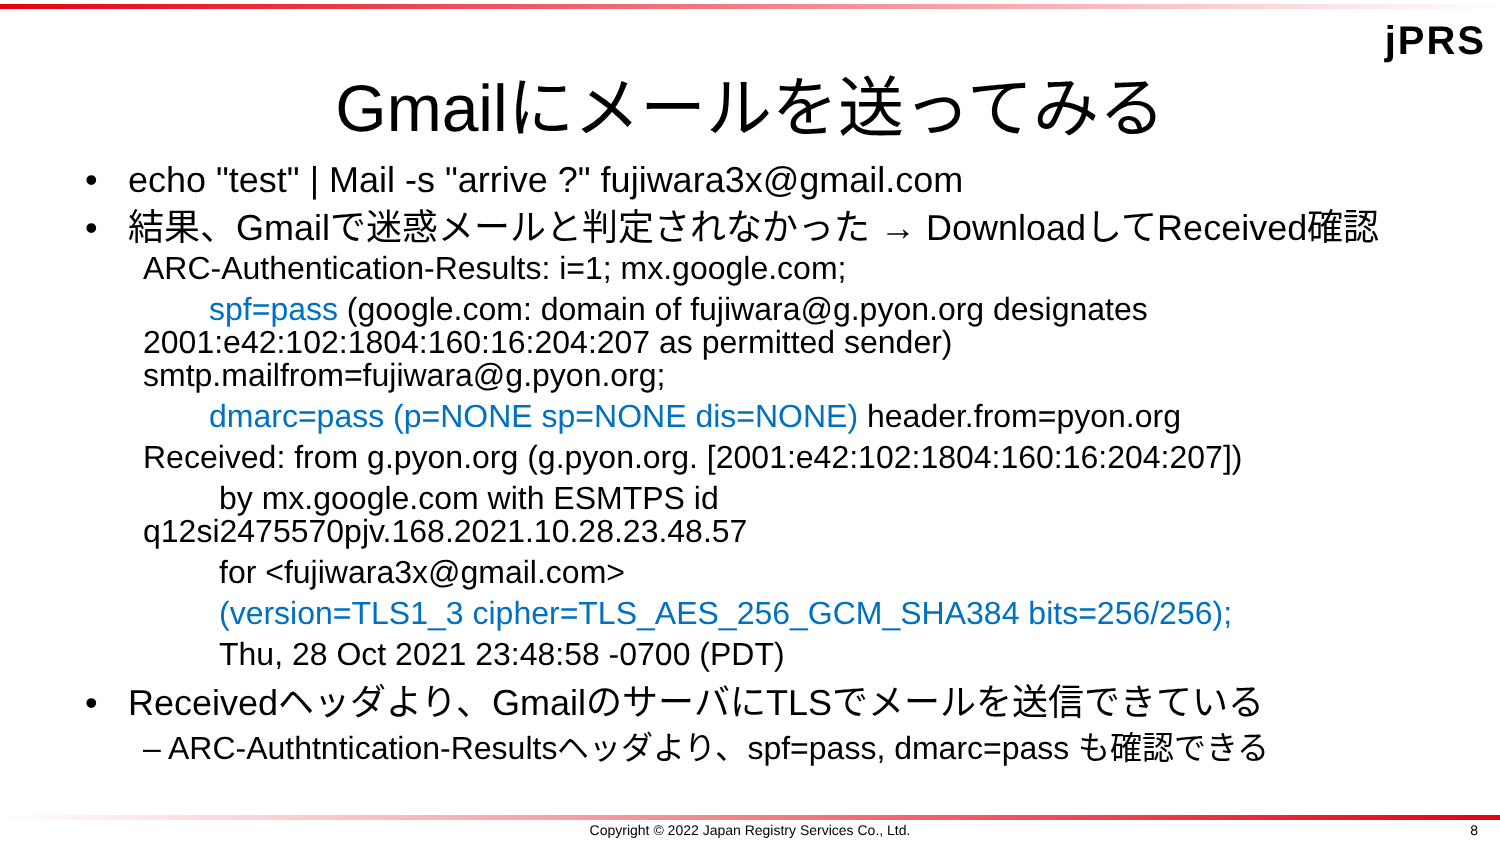jPRS
Gmailにメールを送ってみる
• echo "test" | Mail -s "arrive ?" fujiwara3x@gmail.com
• 結果、Gmailで迷惑メールと判定されなかった → DownloadしてReceived確認
ARC-Authentication-Results: i=1; mx.google.com;
spf=pass (google.com: domain of fujiwara@g.pyon.org designates
2001:e42:102:1804:160:16:204:207 as permitted sender)
smtp.mailfrom=fujiwara@g.pyon.org;
dmarc=pass (p=NONE sp=NONE dis=NONE) header.from=pyon.org
Received: from g.pyon.org (g.pyon.org. [2001:e42:102:1804:160:16:204:207])
by mx.google.com with ESMTPS id
q12si2475570pjv.168.2021.10.28.23.48.57
for <fujiwara3x@gmail.com>
(version=TLS1_3 cipher=TLS_AES_256_GCM_SHA384 bits=256/256);
Thu, 28 Oct 2021 23:48:58 -0700 (PDT)
• Receivedヘッダより、GmailのサーバにTLSでメールを送信できている
– ARC-Authtntication-Resultsヘッダより、spf=pass, dmarc=pass も確認できる
Copyright © 2022 Japan Registry Services Co., Ltd. 8